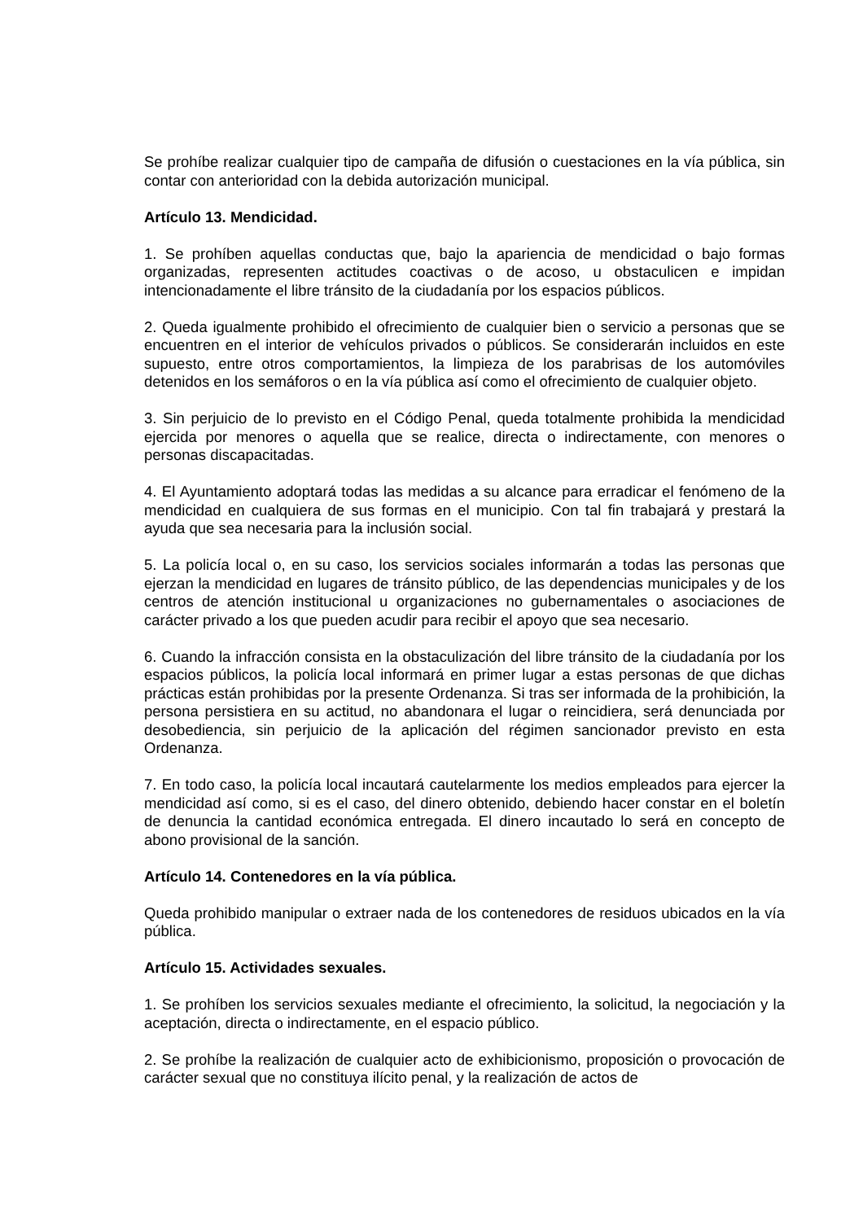Se prohíbe realizar cualquier tipo de campaña de difusión o cuestaciones en la vía pública, sin contar con anterioridad con la debida autorización municipal.
Artículo 13. Mendicidad.
1. Se prohíben aquellas conductas que, bajo la apariencia de mendicidad o bajo formas organizadas, representen actitudes coactivas o de acoso, u obstaculicen e impidan intencionadamente el libre tránsito de la ciudadanía por los espacios públicos.
2. Queda igualmente prohibido el ofrecimiento de cualquier bien o servicio a personas que se encuentren en el interior de vehículos privados o públicos. Se considerarán incluidos en este supuesto, entre otros comportamientos, la limpieza de los parabrisas de los automóviles detenidos en los semáforos o en la vía pública así como el ofrecimiento de cualquier objeto.
3. Sin perjuicio de lo previsto en el Código Penal, queda totalmente prohibida la mendicidad ejercida por menores o aquella que se realice, directa o indirectamente, con menores o personas discapacitadas.
4. El Ayuntamiento adoptará todas las medidas a su alcance para erradicar el fenómeno de la mendicidad en cualquiera de sus formas en el municipio. Con tal fin trabajará y prestará la ayuda que sea necesaria para la inclusión social.
5. La policía local o, en su caso, los servicios sociales informarán a todas las personas que ejerzan la mendicidad en lugares de tránsito público, de las dependencias municipales y de los centros de atención institucional u organizaciones no gubernamentales o asociaciones de carácter privado a los que pueden acudir para recibir el apoyo que sea necesario.
6. Cuando la infracción consista en la obstaculización del libre tránsito de la ciudadanía por los espacios públicos, la policía local informará en primer lugar a estas personas de que dichas prácticas están prohibidas por la presente Ordenanza. Si tras ser informada de la prohibición, la persona persistiera en su actitud, no abandonara el lugar o reincidiera, será denunciada por desobediencia, sin perjuicio de la aplicación del régimen sancionador previsto en esta Ordenanza.
7. En todo caso, la policía local incautará cautelarmente los medios empleados para ejercer la mendicidad así como, si es el caso, del dinero obtenido, debiendo hacer constar en el boletín de denuncia la cantidad económica entregada. El dinero incautado lo será en concepto de abono provisional de la sanción.
Artículo 14. Contenedores en la vía pública.
Queda prohibido manipular o extraer nada de los contenedores de residuos ubicados en la vía pública.
Artículo 15. Actividades sexuales.
1. Se prohíben los servicios sexuales mediante el ofrecimiento, la solicitud, la negociación y la aceptación, directa o indirectamente, en el espacio público.
2. Se prohíbe la realización de cualquier acto de exhibicionismo, proposición o provocación de carácter sexual que no constituya ilícito penal, y la realización de actos de